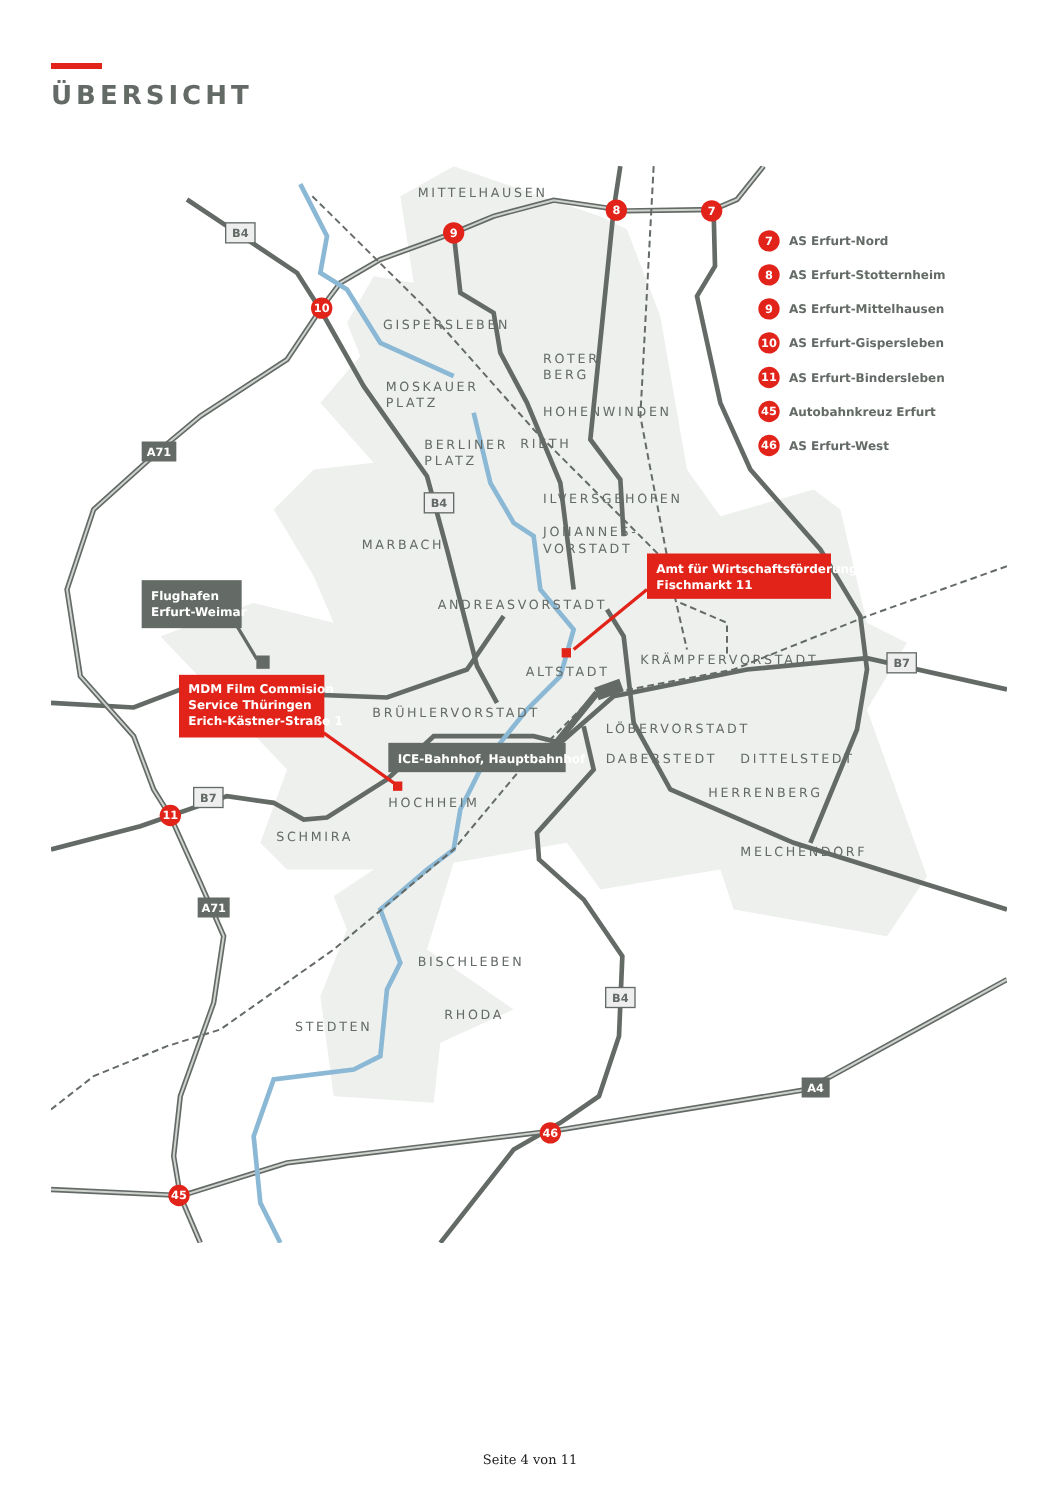ÜBERSICHT
7
8
9
10
11
45
46
7
8
9
10
11
45
46
AS Erfurt-Nord
AS Erfurt-Stotternheim
AS Erfurt-Mittelhausen
AS Erfurt-Gispersleben
AS Erfurt-Bindersleben
Autobahnkreuz Erfurt
AS Erfurt-West
B4
B4
B7
B7
B4
A71
A71
A4
MITTELHAUSEN
GISPERSLEBEN
ROTER
BERG
MOSKAUER
PLATZ
HOHENWINDEN
BERLINER
PLATZ
RIETH
ILVERSGEHOFEN
JOHANNES-
VORSTADT
MARBACH
ANDREASVORSTADT
KRÄMPFERVORSTADT
ALTSTADT
BRÜHLERVORSTADT
LÖBERVORSTADT
DABERSTEDT
DITTELSTEDT
HOCHHEIM
HERRENBERG
SCHMIRA
MELCHENDORF
BISCHLEBEN
RHODA
STEDTEN
Flughafen
Erfurt-Weimar
Amt für Wirtschaftsförderung
Fischmarkt 11
MDM Film Commision
Service Thüringen
Erich-Kästner-Straße 1
ICE-Bahnhof, Hauptbahnhof
Seite 4 von 11